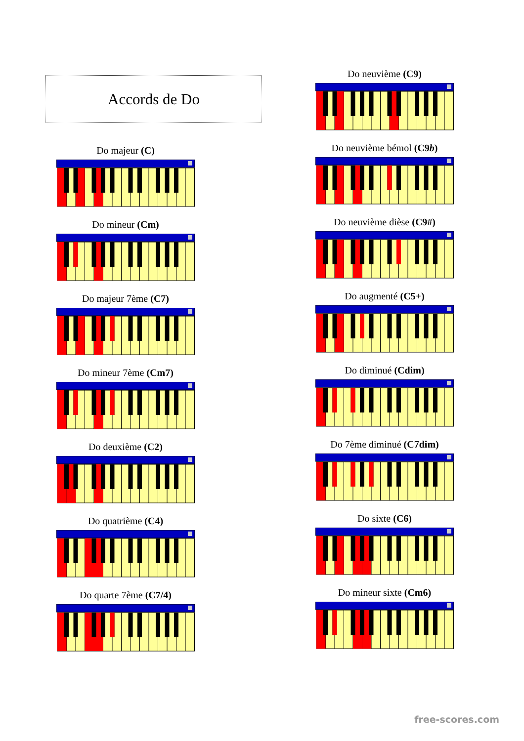Accords de Do
Do majeur (C)
Do mineur (Cm)
Do majeur 7ème (C7)
Do mineur 7ème (Cm7)
Do deuxième (C2)
Do quatrième (C4)
Do quarte 7ème (C7/4)
Do neuvième (C9)
Do neuvième bémol (C9b)
Do neuvième dièse (C9#)
Do augmenté (C5+)
Do diminué (Cdim)
Do 7ème diminué (C7dim)
Do sixte (C6)
Do mineur sixte (Cm6)
free-scores.com